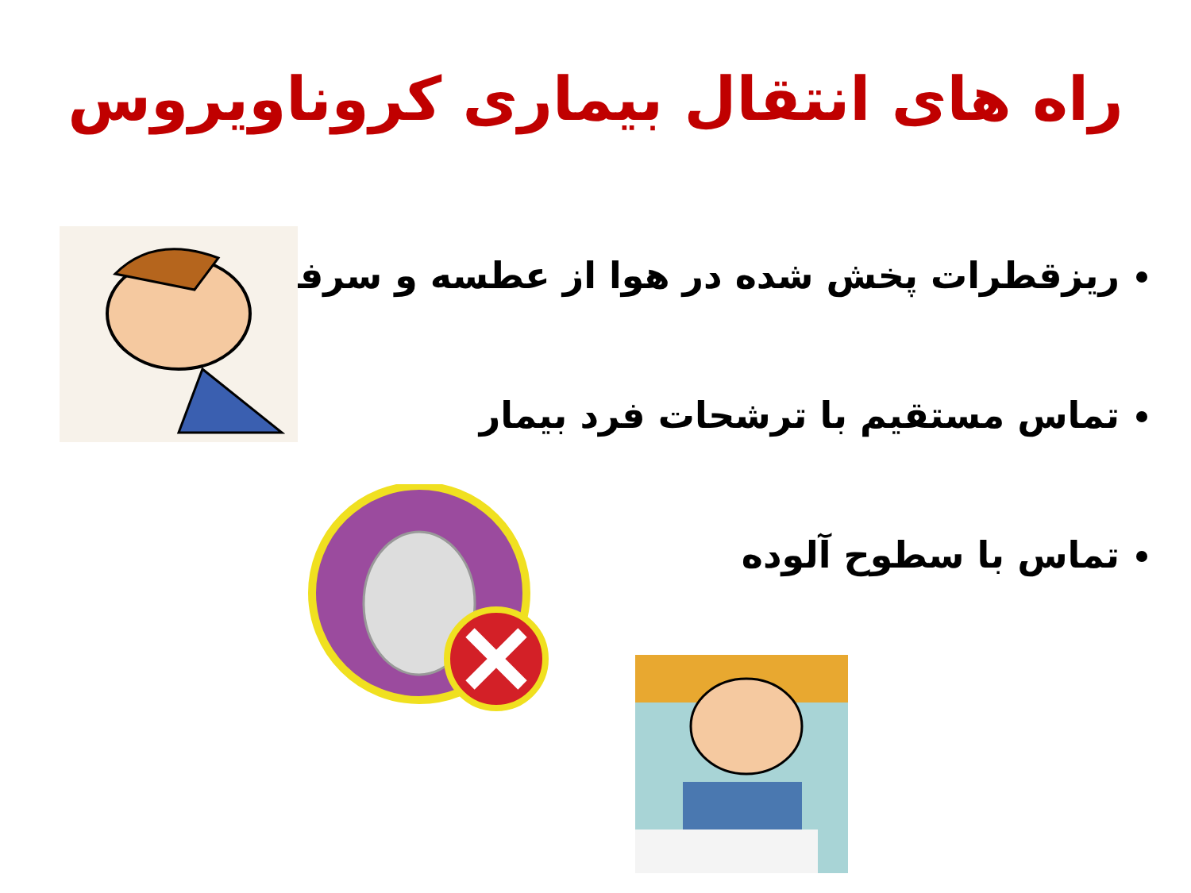راه های انتقال بیماری کروناویروس
ریزقطرات پخش شده در هوا از عطسه و سرفه
تماس مستقیم با ترشحات فرد بیمار
تماس با سطوح آلوده